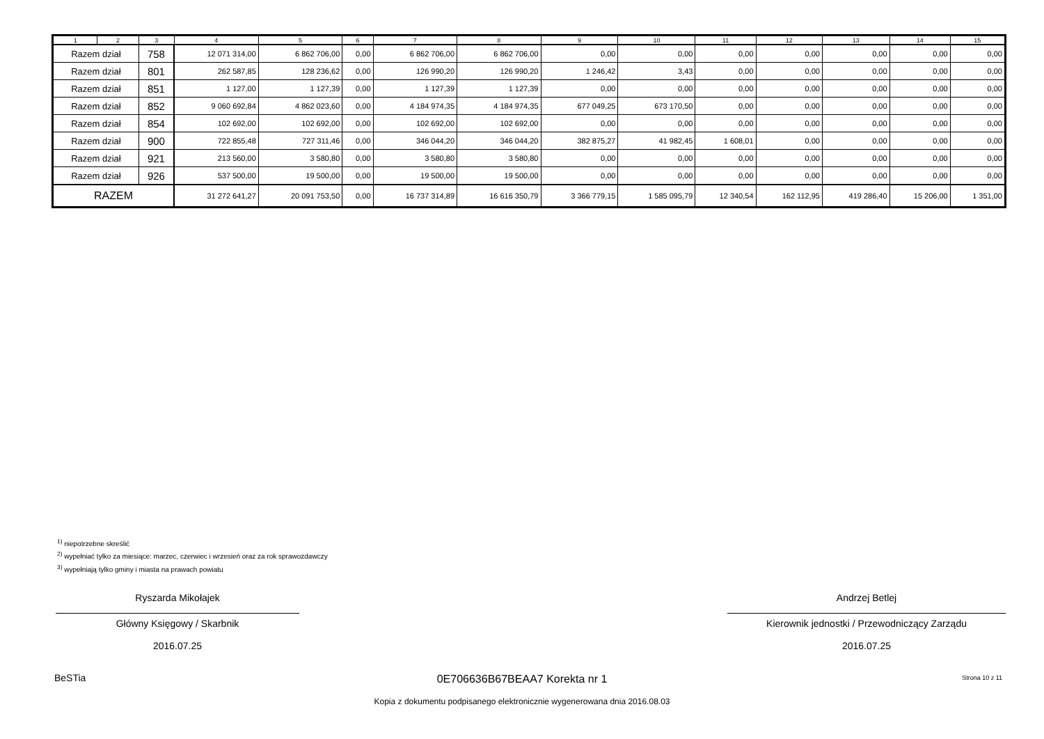| 1 | 2 | 3 | 4 | 5 | 6 | 7 | 8 | 9 | 10 | 11 | 12 | 13 | 14 | 15 |
| --- | --- | --- | --- | --- | --- | --- | --- | --- | --- | --- | --- | --- | --- | --- |
| Razem dział | | 758 | 12 071 314,00 | 6 862 706,00 | 0,00 | 6 862 706,00 | 6 862 706,00 | 0,00 | 0,00 | 0,00 | 0,00 | 0,00 | 0,00 | 0,00 |
| Razem dział | | 801 | 262 587,85 | 128 236,62 | 0,00 | 126 990,20 | 126 990,20 | 1 246,42 | 3,43 | 0,00 | 0,00 | 0,00 | 0,00 | 0,00 |
| Razem dział | | 851 | 1 127,00 | 1 127,39 | 0,00 | 1 127,39 | 1 127,39 | 0,00 | 0,00 | 0,00 | 0,00 | 0,00 | 0,00 | 0,00 |
| Razem dział | | 852 | 9 060 692,84 | 4 862 023,60 | 0,00 | 4 184 974,35 | 4 184 974,35 | 677 049,25 | 673 170,50 | 0,00 | 0,00 | 0,00 | 0,00 | 0,00 |
| Razem dział | | 854 | 102 692,00 | 102 692,00 | 0,00 | 102 692,00 | 102 692,00 | 0,00 | 0,00 | 0,00 | 0,00 | 0,00 | 0,00 | 0,00 |
| Razem dział | | 900 | 722 855,48 | 727 311,46 | 0,00 | 346 044,20 | 346 044,20 | 382 875,27 | 41 982,45 | 1 608,01 | 0,00 | 0,00 | 0,00 | 0,00 |
| Razem dział | | 921 | 213 560,00 | 3 580,80 | 0,00 | 3 580,80 | 3 580,80 | 0,00 | 0,00 | 0,00 | 0,00 | 0,00 | 0,00 | 0,00 |
| Razem dział | | 926 | 537 500,00 | 19 500,00 | 0,00 | 19 500,00 | 19 500,00 | 0,00 | 0,00 | 0,00 | 0,00 | 0,00 | 0,00 | 0,00 |
| RAZEM | | | 31 272 641,27 | 20 091 753,50 | 0,00 | 16 737 314,89 | 16 616 350,79 | 3 366 779,15 | 1 585 095,79 | 12 340,54 | 162 112,95 | 419 286,40 | 15 206,00 | 1 351,00 |
<sup>1)</sup> niepotrzebne skreślić
<sup>2)</sup> wypełniać tylko za miesiące: marzec, czerwiec i wrzesień oraz za rok sprawozdawczy
<sup>3)</sup> wypełniają tylko gminy i miasta na prawach powiatu
Ryszarda Mikołajek
Główny Księgowy / Skarbnik
2016.07.25
Andrzej Betlej
Kierownik jednostki / Przewodniczący Zarządu
2016.07.25
BeSTia
0E706636B67BEAA7 Korekta nr 1 Strona 10 z 11
Kopia z dokumentu podpisanego elektronicznie wygenerowana dnia 2016.08.03